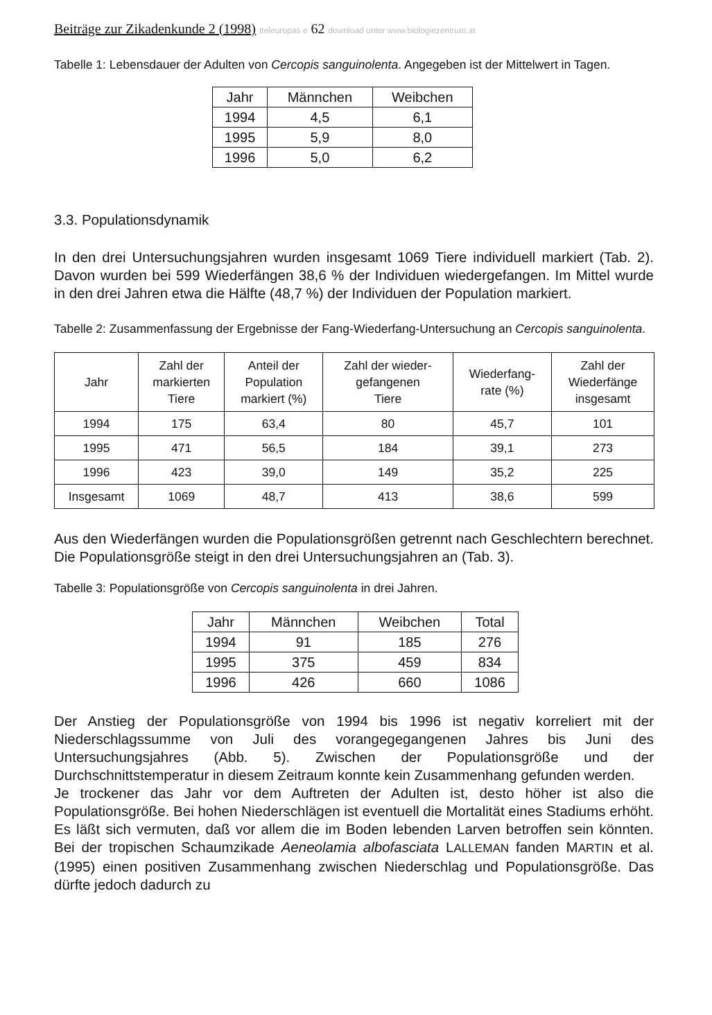Beiträge zur Zikadenkunde 2 (1998) tteleuropas e 62 download unter www.biologiezentrum.at
Tabelle 1: Lebensdauer der Adulten von Cercopis sanguinolenta. Angegeben ist der Mittelwert in Tagen.
| Jahr | Männchen | Weibchen |
| --- | --- | --- |
| 1994 | 4,5 | 6,1 |
| 1995 | 5,9 | 8,0 |
| 1996 | 5,0 | 6,2 |
3.3. Populationsdynamik
In den drei Untersuchungsjahren wurden insgesamt 1069 Tiere individuell markiert (Tab. 2). Davon wurden bei 599 Wiederfängen 38,6 % der Individuen wiedergefangen. Im Mittel wurde in den drei Jahren etwa die Hälfte (48,7 %) der Individuen der Population markiert.
Tabelle 2: Zusammenfassung der Ergebnisse der Fang-Wiederfang-Untersuchung an Cercopis sanguinolenta.
| Jahr | Zahl der markierten Tiere | Anteil der Population markiert (%) | Zahl der wieder- gefangenen Tiere | Wiederfang- rate (%) | Zahl der Wiederfänge insgesamt |
| --- | --- | --- | --- | --- | --- |
| 1994 | 175 | 63,4 | 80 | 45,7 | 101 |
| 1995 | 471 | 56,5 | 184 | 39,1 | 273 |
| 1996 | 423 | 39,0 | 149 | 35,2 | 225 |
| Insgesamt | 1069 | 48,7 | 413 | 38,6 | 599 |
Aus den Wiederfängen wurden die Populationsgrößen getrennt nach Geschlechtern berechnet. Die Populationsgröße steigt in den drei Untersuchungsjahren an (Tab. 3).
Tabelle 3: Populationsgröße von Cercopis sanguinolenta in drei Jahren.
| Jahr | Männchen | Weibchen | Total |
| --- | --- | --- | --- |
| 1994 | 91 | 185 | 276 |
| 1995 | 375 | 459 | 834 |
| 1996 | 426 | 660 | 1086 |
Der Anstieg der Populationsgröße von 1994 bis 1996 ist negativ korreliert mit der Niederschlagssumme von Juli des vorangegegangenen Jahres bis Juni des Untersuchungsjahres (Abb. 5). Zwischen der Populationsgröße und der Durchschnittstemperatur in diesem Zeitraum konnte kein Zusammenhang gefunden werden.
Je trockener das Jahr vor dem Auftreten der Adulten ist, desto höher ist also die Populationsgröße. Bei hohen Niederschlägen ist eventuell die Mortalität eines Stadiums erhöht. Es läßt sich vermuten, daß vor allem die im Boden lebenden Larven betroffen sein könnten. Bei der tropischen Schaumzikade Aeneolamia albofasciata LALLEMAN fanden MARTIN et al. (1995) einen positiven Zusammenhang zwischen Niederschlag und Populationsgröße. Das dürfte jedoch dadurch zu